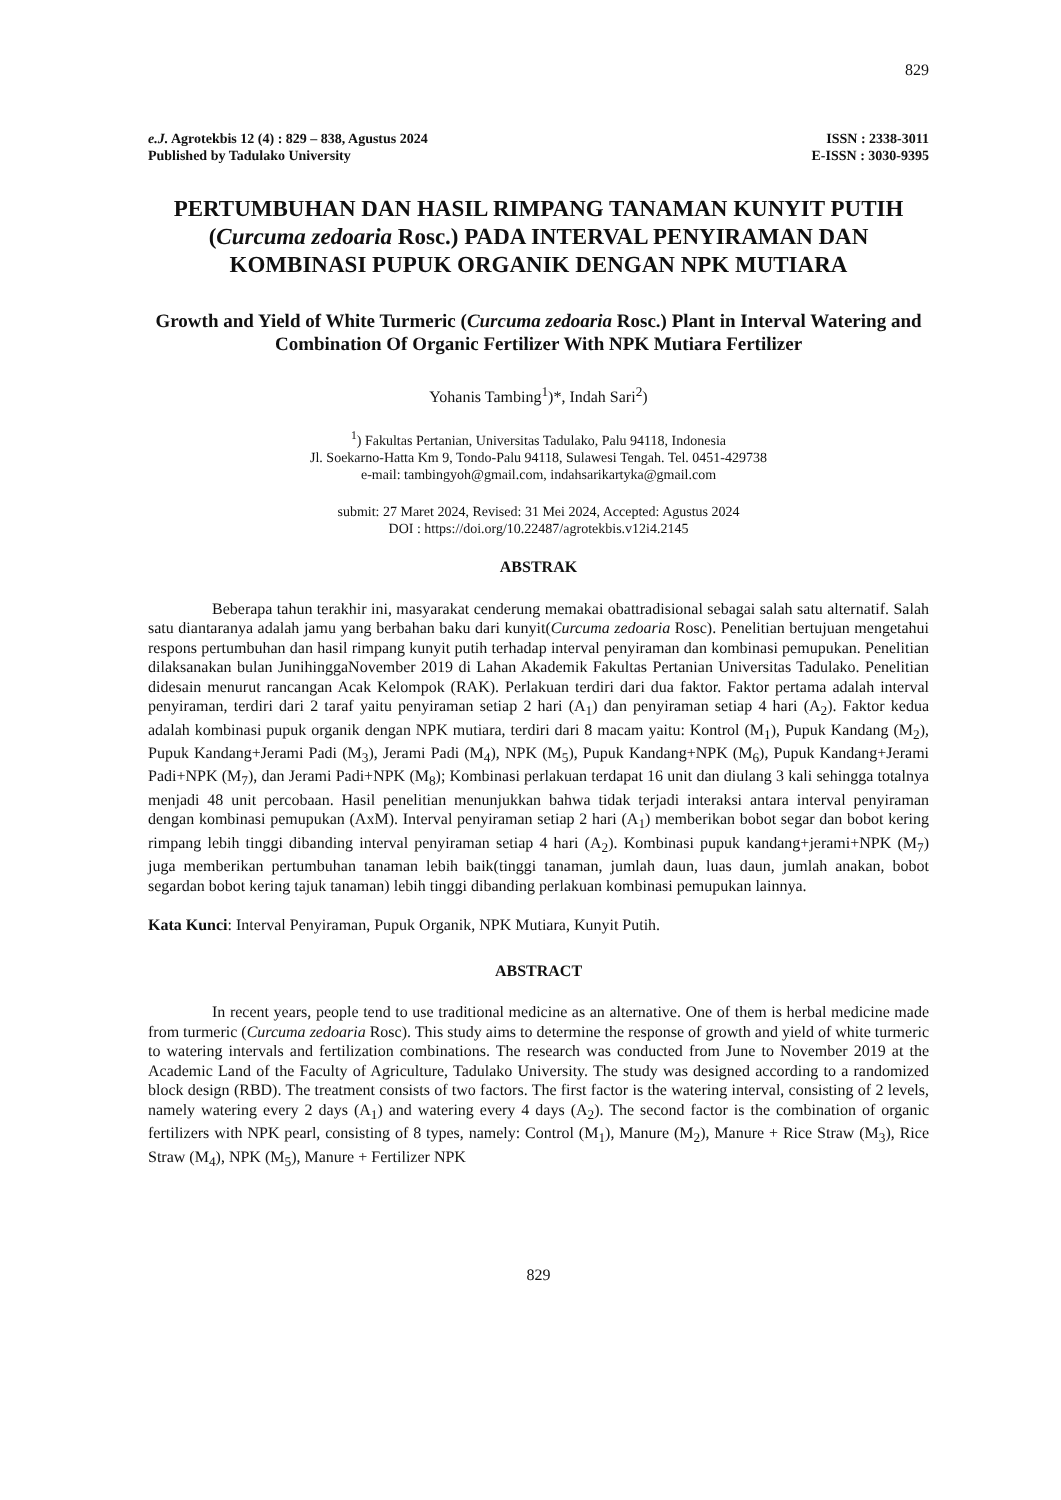829
e.J. Agrotekbis 12 (4) : 829 – 838, Agustus 2024
Published by Tadulako University
ISSN : 2338-3011
E-ISSN : 3030-9395
PERTUMBUHAN DAN HASIL RIMPANG TANAMAN KUNYIT PUTIH (Curcuma zedoaria Rosc.) PADA INTERVAL PENYIRAMAN DAN KOMBINASI PUPUK ORGANIK DENGAN NPK MUTIARA
Growth and Yield of White Turmeric (Curcuma zedoaria Rosc.) Plant in Interval Watering and Combination Of Organic Fertilizer With NPK Mutiara Fertilizer
Yohanis Tambing<sup>1</sup>)*, Indah Sari<sup>2</sup>)
<sup>1</sup>) Fakultas Pertanian, Universitas Tadulako, Palu 94118, Indonesia
Jl. Soekarno-Hatta Km 9, Tondo-Palu 94118, Sulawesi Tengah. Tel. 0451-429738
e-mail: tambingyoh@gmail.com, indahsarikartyka@gmail.com
submit: 27 Maret 2024, Revised: 31 Mei 2024, Accepted: Agustus 2024
DOI : https://doi.org/10.22487/agrotekbis.v12i4.2145
ABSTRAK
Beberapa tahun terakhir ini, masyarakat cenderung memakai obattradisional sebagai salah satu alternatif. Salah satu diantaranya adalah jamu yang berbahan baku dari kunyit(Curcuma zedoaria Rosc). Penelitian bertujuan mengetahui respons pertumbuhan dan hasil rimpang kunyit putih terhadap interval penyiraman dan kombinasi pemupukan. Penelitian dilaksanakan bulan JunihinggaNovember 2019 di Lahan Akademik Fakultas Pertanian Universitas Tadulako. Penelitian didesain menurut rancangan Acak Kelompok (RAK). Perlakuan terdiri dari dua faktor. Faktor pertama adalah interval penyiraman, terdiri dari 2 taraf yaitu penyiraman setiap 2 hari (A<sub>1</sub>) dan penyiraman setiap 4 hari (A<sub>2</sub>). Faktor kedua adalah kombinasi pupuk organik dengan NPK mutiara, terdiri dari 8 macam yaitu: Kontrol (M<sub>1</sub>), Pupuk Kandang (M<sub>2</sub>), Pupuk Kandang+Jerami Padi (M<sub>3</sub>), Jerami Padi (M<sub>4</sub>), NPK (M<sub>5</sub>), Pupuk Kandang+NPK (M<sub>6</sub>), Pupuk Kandang+Jerami Padi+NPK (M<sub>7</sub>), dan Jerami Padi+NPK (M<sub>8</sub>); Kombinasi perlakuan terdapat 16 unit dan diulang 3 kali sehingga totalnya menjadi 48 unit percobaan. Hasil penelitian menunjukkan bahwa tidak terjadi interaksi antara interval penyiraman dengan kombinasi pemupukan (AxM). Interval penyiraman setiap 2 hari (A<sub>1</sub>) memberikan bobot segar dan bobot kering rimpang lebih tinggi dibanding interval penyiraman setiap 4 hari (A<sub>2</sub>). Kombinasi pupuk kandang+jerami+NPK (M<sub>7</sub>) juga memberikan pertumbuhan tanaman lebih baik(tinggi tanaman, jumlah daun, luas daun, jumlah anakan, bobot segardan bobot kering tajuk tanaman) lebih tinggi dibanding perlakuan kombinasi pemupukan lainnya.
Kata Kunci: Interval Penyiraman, Pupuk Organik, NPK Mutiara, Kunyit Putih.
ABSTRACT
In recent years, people tend to use traditional medicine as an alternative. One of them is herbal medicine made from turmeric (Curcuma zedoaria Rosc). This study aims to determine the response of growth and yield of white turmeric to watering intervals and fertilization combinations. The research was conducted from June to November 2019 at the Academic Land of the Faculty of Agriculture, Tadulako University. The study was designed according to a randomized block design (RBD). The treatment consists of two factors. The first factor is the watering interval, consisting of 2 levels, namely watering every 2 days (A<sub>1</sub>) and watering every 4 days (A<sub>2</sub>). The second factor is the combination of organic fertilizers with NPK pearl, consisting of 8 types, namely: Control (M<sub>1</sub>), Manure (M<sub>2</sub>), Manure + Rice Straw (M<sub>3</sub>), Rice Straw (M<sub>4</sub>), NPK (M<sub>5</sub>), Manure + Fertilizer NPK
829